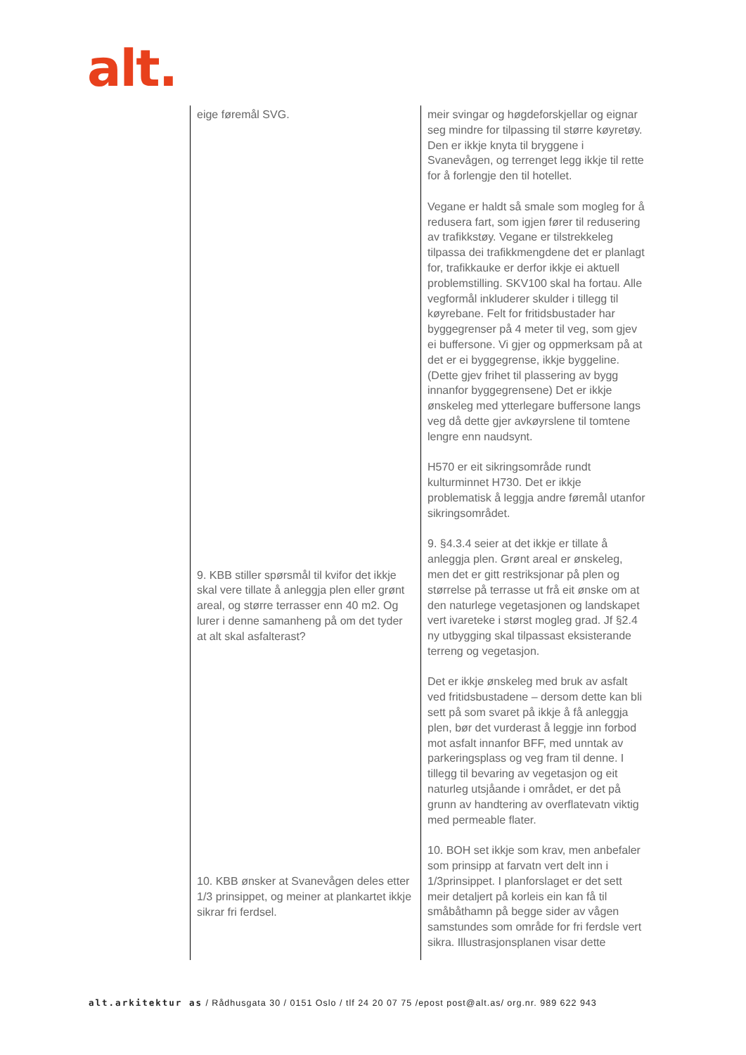alt.
| eige føremål SVG. 9. KBB stiller spørsmål til kvifor det ikkje skal vere tillate å anleggja plen eller grønt areal, og større terrasser enn 40 m2. Og lurer i denne samanheng på om det tyder at alt skal asfalterast? 10. KBB ønsker at Svanevågen deles etter 1/3 prinsippet, og meiner at plankartet ikkje sikrar fri ferdsel. | meir svingar og høgdeforskjellar og eignar seg mindre for tilpassing til større køyretøy. Den er ikkje knyta til bryggene i Svanevågen, og terrenget legg ikkje til rette for å forlengje den til hotellet. Vegane er haldt så smale som mogleg for å redusera fart, som igjen fører til redusering av trafikkstøy. Vegane er tilstrekkeleg tilpassa dei trafikkmengdene det er planlagt for, trafikkauke er derfor ikkje ei aktuell problemstilling. SKV100 skal ha fortau. Alle vegformål inkluderer skulder i tillegg til køyrebane. Felt for fritidsbustader har byggegrenser på 4 meter til veg, som gjev ei buffersone. Vi gjer og oppmerksam på at det er ei byggegrense, ikkje byggeline. (Dette gjev frihet til plassering av bygg innanfor byggegrensene) Det er ikkje ønskeleg med ytterlegare buffersone langs veg då dette gjer avkøyrslene til tomtene lengre enn naudsynt. H570 er eit sikringsområde rundt kulturminnet H730. Det er ikkje problematisk å leggja andre føremål utanfor sikringsområdet. 9. §4.3.4 seier at det ikkje er tillate å anleggja plen. Grønt areal er ønskeleg, men det er gitt restriksjonar på plen og størrelse på terrasse ut frå eit ønske om at den naturlege vegetasjonen og landskapet vert ivareteke i størst mogleg grad. Jf §2.4 ny utbygging skal tilpassast eksisterande terreng og vegetasjon. Det er ikkje ønskeleg med bruk av asfalt ved fritidsbustadene – dersom dette kan bli sett på som svaret på ikkje å få anleggja plen, bør det vurderast å leggje inn forbod mot asfalt innanfor BFF, med unntak av parkeringsplass og veg fram til denne. I tillegg til bevaring av vegetasjon og eit naturleg utsjåande i området, er det på grunn av handtering av overflatevatn viktig med permeable flater. 10. BOH set ikkje som krav, men anbefaler som prinsipp at farvatn vert delt inn i 1/3prinsippet. I planforslaget er det sett meir detaljert på korleis ein kan få til småbåthamn på begge sider av vågen samstundes som område for fri ferdsle vert sikra. Illustrasjonsplanen visar dette |
alt.arkitektur as / Rådhusgata 30 / 0151 Oslo / tlf 24 20 07 75 /epost post@alt.as/ org.nr. 989 622 943